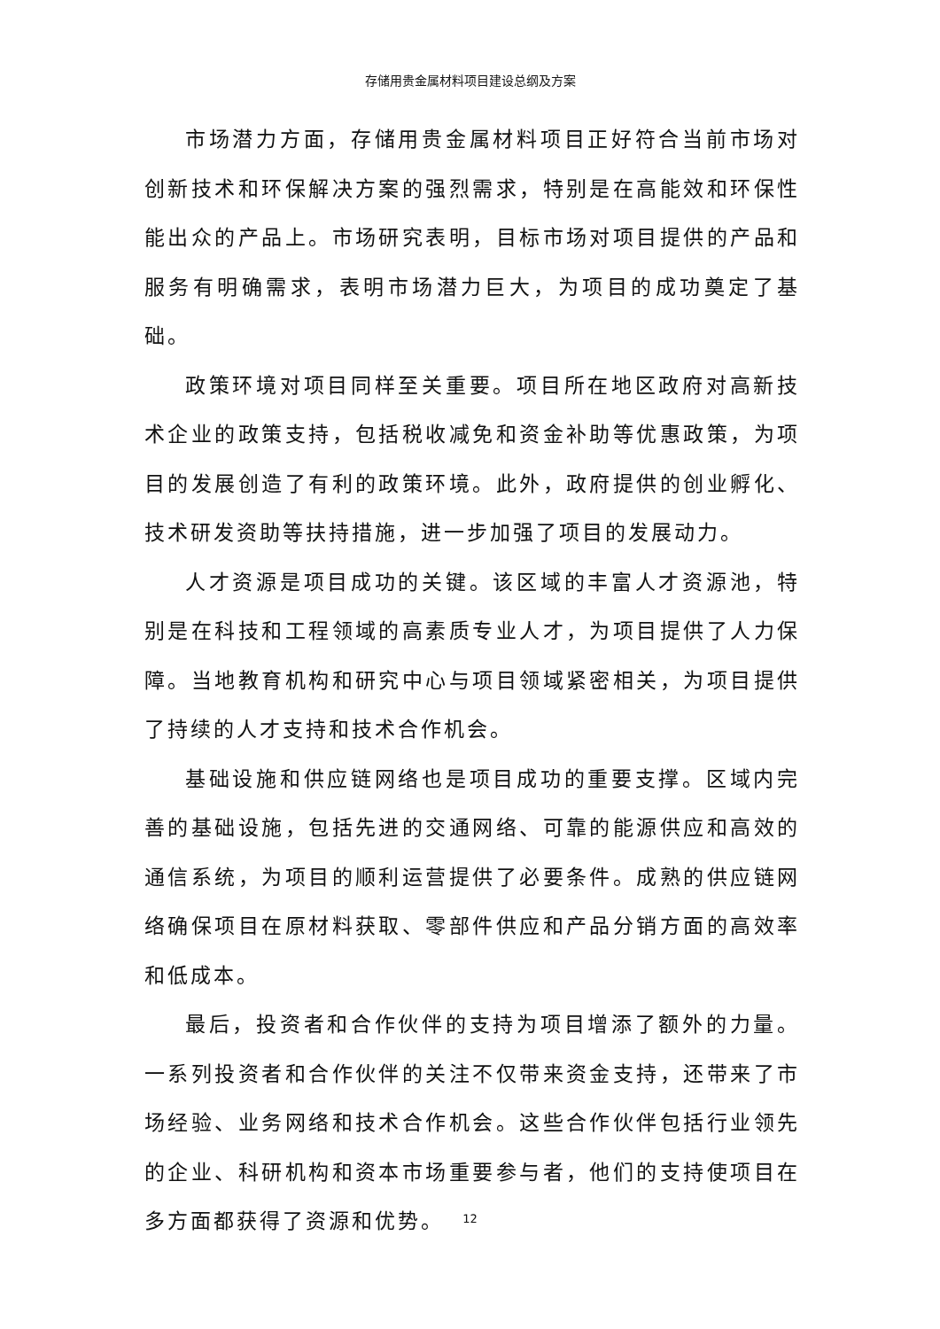存储用贵金属材料项目建设总纲及方案
市场潜力方面，存储用贵金属材料项目正好符合当前市场对创新技术和环保解决方案的强烈需求，特别是在高能效和环保性能出众的产品上。市场研究表明，目标市场对项目提供的产品和服务有明确需求，表明市场潜力巨大，为项目的成功奠定了基础。
政策环境对项目同样至关重要。项目所在地区政府对高新技术企业的政策支持，包括税收减免和资金补助等优惠政策，为项目的发展创造了有利的政策环境。此外，政府提供的创业孵化、技术研发资助等扶持措施，进一步加强了项目的发展动力。
人才资源是项目成功的关键。该区域的丰富人才资源池，特别是在科技和工程领域的高素质专业人才，为项目提供了人力保障。当地教育机构和研究中心与项目领域紧密相关，为项目提供了持续的人才支持和技术合作机会。
基础设施和供应链网络也是项目成功的重要支撑。区域内完善的基础设施，包括先进的交通网络、可靠的能源供应和高效的通信系统，为项目的顺利运营提供了必要条件。成熟的供应链网络确保项目在原材料获取、零部件供应和产品分销方面的高效率和低成本。
最后，投资者和合作伙伴的支持为项目增添了额外的力量。一系列投资者和合作伙伴的关注不仅带来资金支持，还带来了市场经验、业务网络和技术合作机会。这些合作伙伴包括行业领先的企业、科研机构和资本市场重要参与者，他们的支持使项目在多方面都获得了资源和优势。
12